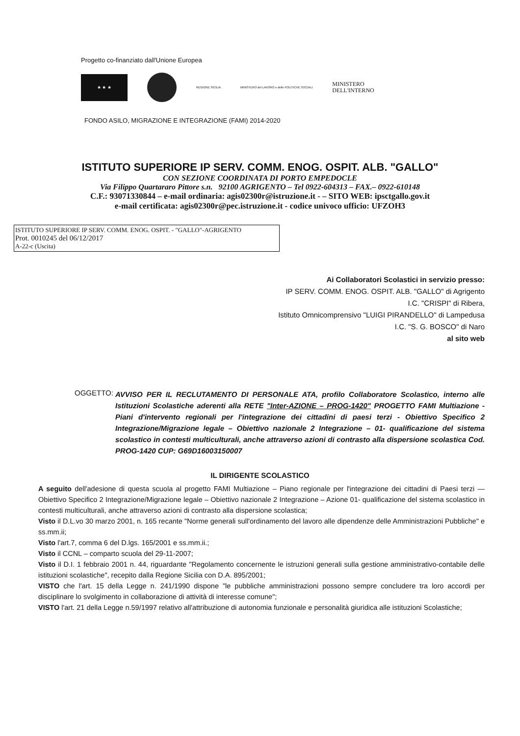Progetto co-finanziato dall'Unione Europea
★ ★ ★
REGIONE SICILIA
MINISTERO del LAVORO e delle POLITICHE SOCIALI
MINISTERO
DELL'INTERNO
FONDO ASILO, MIGRAZIONE E INTEGRAZIONE (FAMI) 2014-2020
ISTITUTO SUPERIORE IP SERV. COMM. ENOG. OSPIT. ALB. "GALLO"
CON SEZIONE COORDINATA DI PORTO EMPEDOCLE
Via Filippo Quartararo Pittore s.n. 92100 AGRIGENTO – Tel 0922-604313 – FAX.– 0922-610148
C.F.: 93071330844 – e-mail ordinaria: agis02300r@istruzione.it - – SITO WEB: ipsctgallo.gov.it
e-mail certificata: agis02300r@pec.istruzione.it - codice univoco ufficio: UFZOH3
ISTITUTO SUPERIORE IP SERV. COMM. ENOG. OSPIT. - "GALLO"-AGRIGENTO
Prot. 0010245 del 06/12/2017
A-22-c (Uscita)
Ai Collaboratori Scolastici in servizio presso:
IP SERV. COMM. ENOG. OSPIT. ALB. "GALLO" di Agrigento
I.C. "CRISPI" di Ribera,
Istituto Omnicomprensivo "LUIGI PIRANDELLO" di Lampedusa
I.C. "S. G. BOSCO" di Naro
al sito web
OGGETTO: AVVISO PER IL RECLUTAMENTO DI PERSONALE ATA, profilo Collaboratore Scolastico, interno alle Istituzioni Scolastiche aderenti alla RETE "Inter-AZIONE – PROG-1420" PROGETTO FAMI Multiazione - Piani d'intervento regionali per l'integrazione dei cittadini di paesi terzi - Obiettivo Specifico 2 Integrazione/Migrazione legale – Obiettivo nazionale 2 Integrazione – 01- qualificazione del sistema scolastico in contesti multiculturali, anche attraverso azioni di contrasto alla dispersione scolastica Cod. PROG-1420 CUP: G69D16003150007
IL DIRIGENTE SCOLASTICO
A seguito dell'adesione di questa scuola al progetto FAMI Multiazione – Piano regionale per l'integrazione dei cittadini di Paesi terzi — Obiettivo Specifico 2 Integrazione/Migrazione legale – Obiettivo nazionale 2 Integrazione – Azione 01- qualificazione del sistema scolastico in contesti multiculturali, anche attraverso azioni di contrasto alla dispersione scolastica;
Visto il D.L.vo 30 marzo 2001, n. 165 recante "Norme generali sull'ordinamento del lavoro alle dipendenze delle Amministrazioni Pubbliche" e ss.mm.ii;
Visto l'art.7, comma 6 del D.lgs. 165/2001 e ss.mm.ii.;
Visto il CCNL – comparto scuola del 29-11-2007;
Visto il D.I. 1 febbraio 2001 n. 44, riguardante "Regolamento concernente le istruzioni generali sulla gestione amministrativo-contabile delle istituzioni scolastiche", recepito dalla Regione Sicilia con D.A. 895/2001;
VISTO che l'art. 15 della Legge n. 241/1990 dispone "le pubbliche amministrazioni possono sempre concludere tra loro accordi per disciplinare lo svolgimento in collaborazione di attività di interesse comune";
VISTO l'art. 21 della Legge n.59/1997 relativo all'attribuzione di autonomia funzionale e personalità giuridica alle istituzioni Scolastiche;